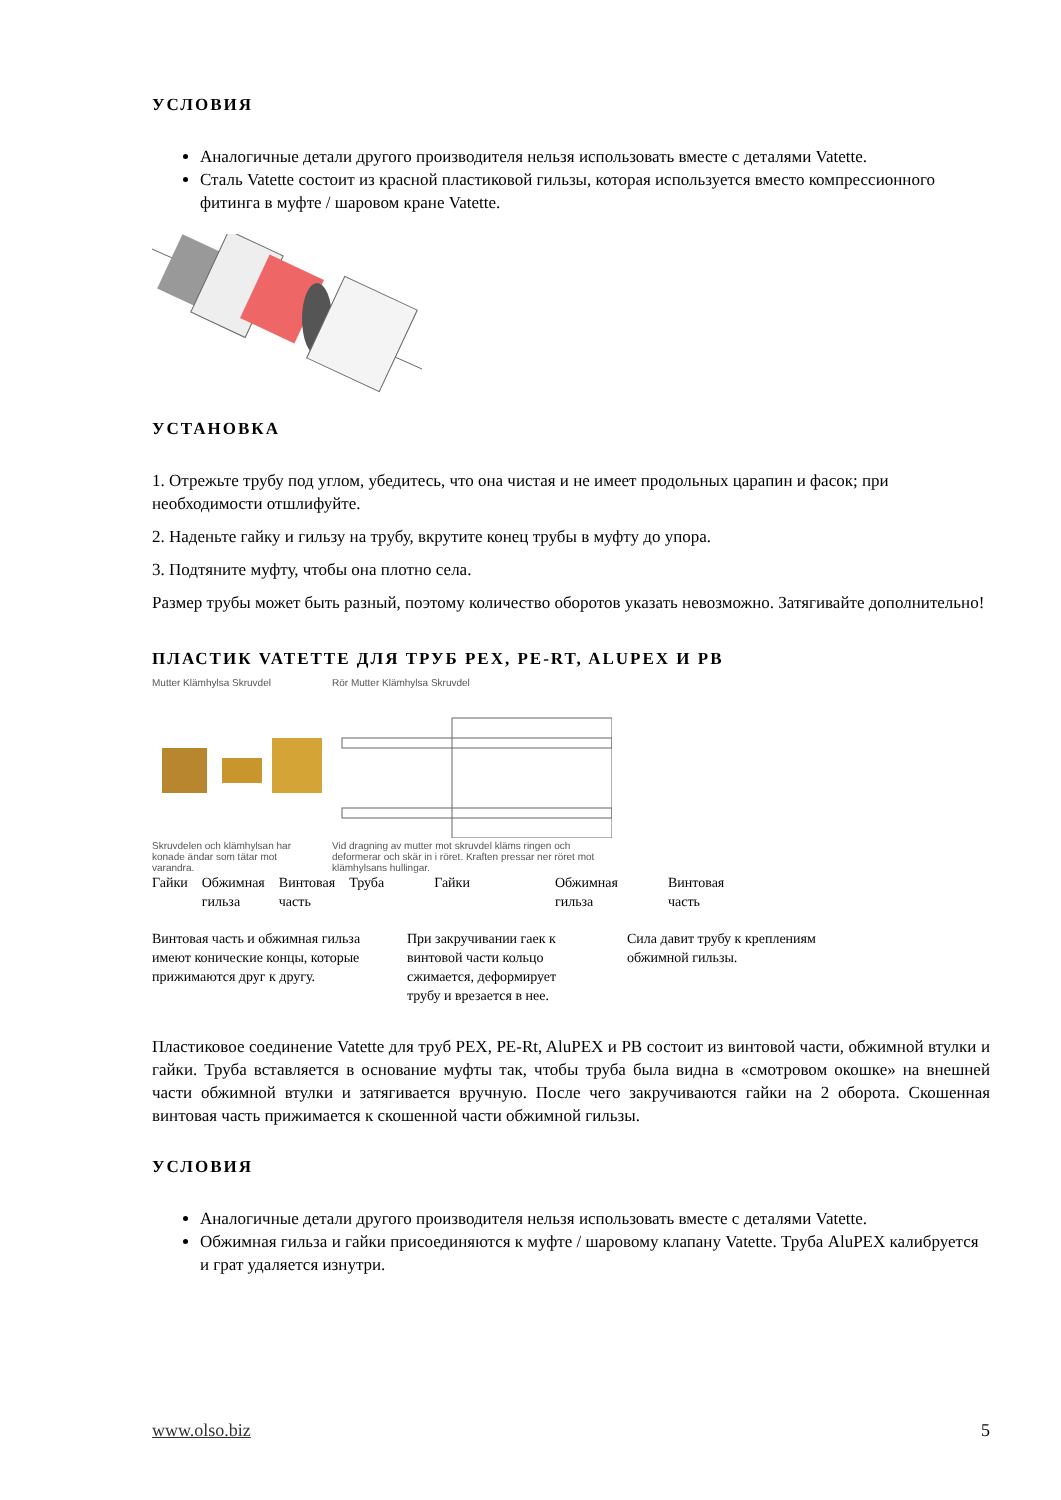УСЛОВИЯ
Аналогичные детали другого производителя нельзя использовать вместе с деталями Vatette.
Сталь Vatette состоит из красной пластиковой гильзы, которая используется вместо компрессионного фитинга в муфте / шаровом кране Vatette.
УСТАНОВКА
1. Отрежьте трубу под углом, убедитесь, что она чистая и не имеет продольных царапин и фасок; при необходимости отшлифуйте.
2. Наденьте гайку и гильзу на трубу, вкрутите конец трубы в муфту до упора.
3. Подтяните муфту, чтобы она плотно села.
Размер трубы может быть разный, поэтому количество оборотов указать невозможно. Затягивайте дополнительно!
ПЛАСТИК VATETTE ДЛЯ ТРУБ PEX, PE-RT, ALUPEX И PB
Mutter Klämhylsa Skruvdel
Skruvdelen och klämhylsan har konade ändar som tätar mot varandra.
Rör Mutter Klämhylsa Skruvdel
Vid dragning av mutter mot skruvdel kläms ringen och deformerar och skär in i röret. Kraften pressar ner röret mot klämhylsans hullingar.
Гайки Обжимная
гильза
Винтовая
часть
Труба Гайки Обжимная
гильза
Винтовая
часть
Винтовая часть и обжимная гильза имеют конические концы, которые прижимаются друг к другу.
При закручивании гаек к винтовой части кольцо сжимается, деформирует трубу и врезается в нее.
Сила давит трубу к креплениям обжимной гильзы.
Пластиковое соединение Vatette для труб PEX, PE-Rt, AluPEX и PB состоит из винтовой части, обжимной втулки и гайки. Труба вставляется в основание муфты так, чтобы труба была видна в «смотровом окошке» на внешней части обжимной втулки и затягивается вручную. После чего закручиваются гайки на 2 оборота. Скошенная винтовая часть прижимается к скошенной части обжимной гильзы.
УСЛОВИЯ
Аналогичные детали другого производителя нельзя использовать вместе с деталями Vatette.
Обжимная гильза и гайки присоединяются к муфте / шаровому клапану Vatette. Труба AluPEX калибруется и грат удаляется изнутри.
www.olso.biz 5